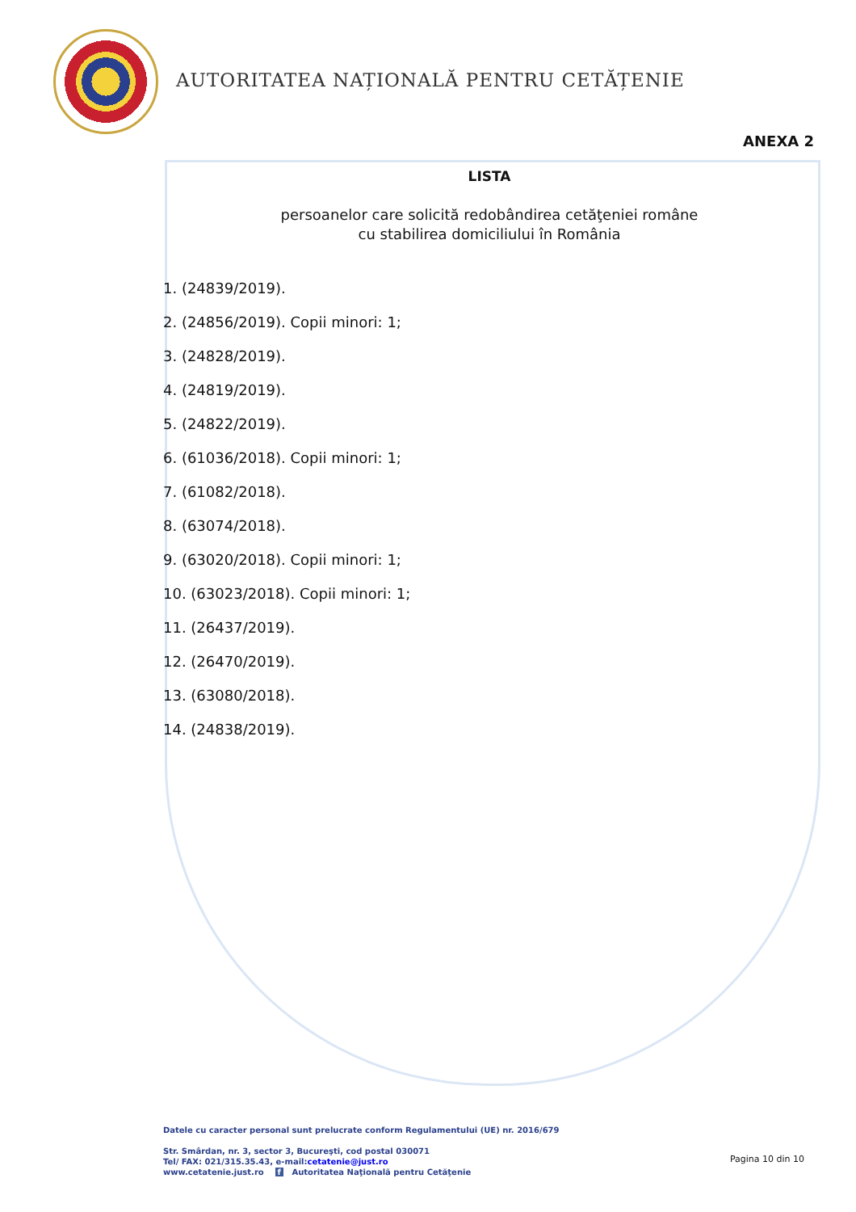AUTORITATEA NAȚIONALĂ PENTRU CETĂȚENIE
ANEXA 2
LISTA
persoanelor care solicită redobândirea cetăţeniei române
cu stabilirea domiciliului în România
1. (24839/2019).
2. (24856/2019). Copii minori: 1;
3. (24828/2019).
4. (24819/2019).
5. (24822/2019).
6. (61036/2018). Copii minori: 1;
7. (61082/2018).
8. (63074/2018).
9. (63020/2018). Copii minori: 1;
10. (63023/2018). Copii minori: 1;
11. (26437/2019).
12. (26470/2019).
13. (63080/2018).
14. (24838/2019).
Datele cu caracter personal sunt prelucrate conform Regulamentului (UE) nr. 2016/679
Str. Smârdan, nr. 3, sector 3, Bucureşti, cod postal 030071
Tel/ FAX: 021/315.35.43, e-mail:cetatenie@just.ro
www.cetatenie.just.ro f Autoritatea Naţională pentru Cetăţenie
Pagina 10 din 10